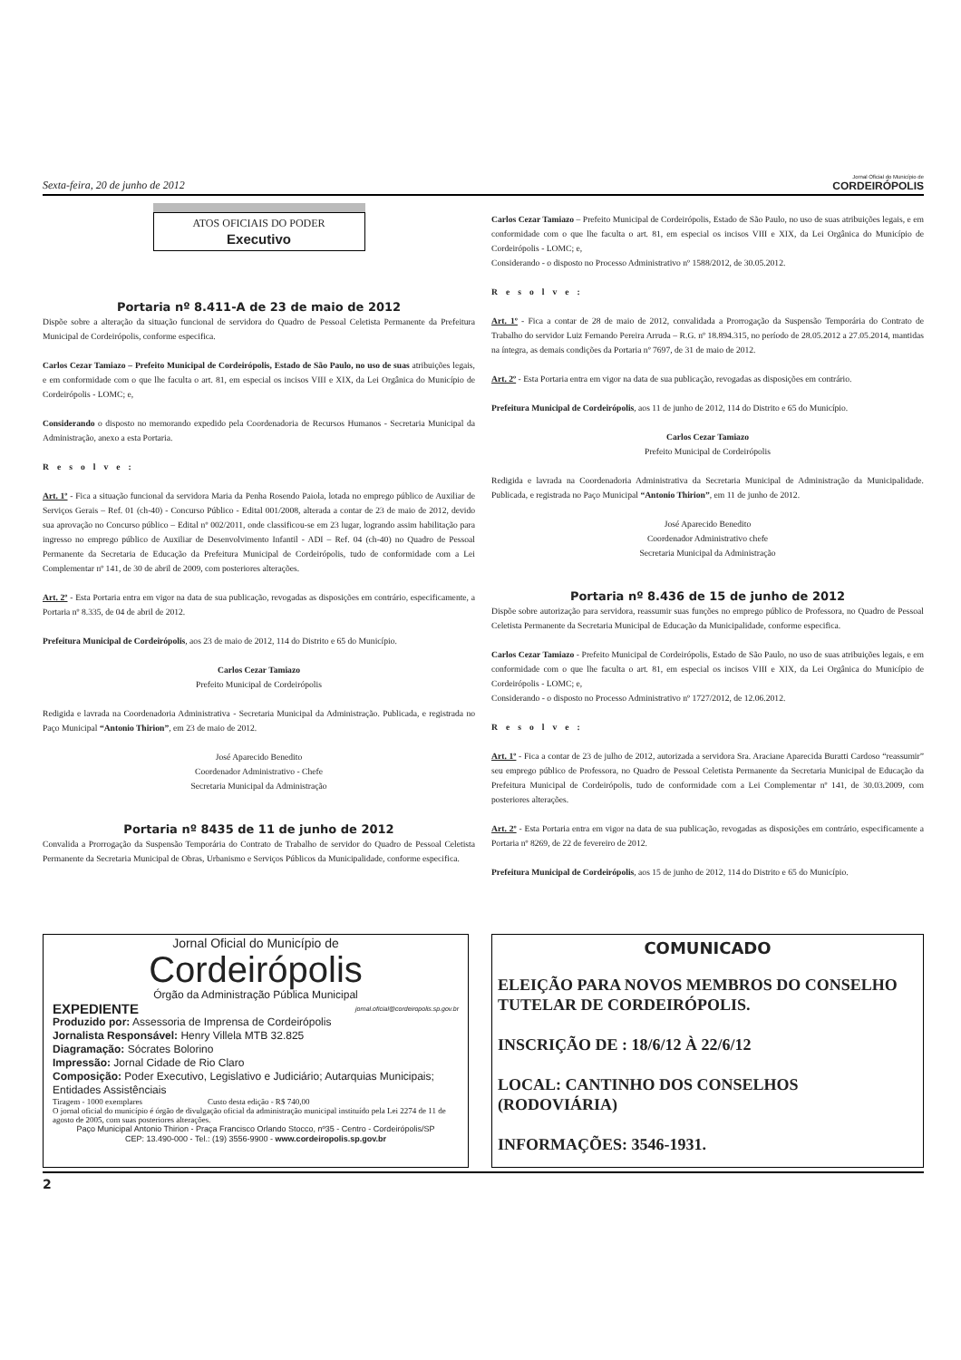Sexta-feira, 20 de junho de 2012
Jornal Oficial do Município de
CORDEIRÓPOLIS
ATOS OFICIAIS DO PODER
Executivo
Portaria nº 8.411-A de 23 de maio de 2012
Dispõe sobre a alteração da situação funcional de servidora do Quadro de Pessoal Celetista Permanente da Prefeitura Municipal de Cordeirópolis, conforme especifica.
Carlos Cezar Tamiazo – Prefeito Municipal de Cordeirópolis, Estado de São Paulo, no uso de suas atribuições legais, e em conformidade com o que lhe faculta o art. 81, em especial os incisos VIII e XIX, da Lei Orgânica do Município de Cordeirópolis - LOMC; e,
Considerando o disposto no memorando expedido pela Coordenadoria de Recursos Humanos - Secretaria Municipal da Administração, anexo a esta Portaria.
Resolve:
Art. 1º - Fica a situação funcional da servidora Maria da Penha Rosendo Paiola, lotada no emprego público de Auxiliar de Serviços Gerais – Ref. 01 (ch-40) - Concurso Público - Edital 001/2008, alterada a contar de 23 de maio de 2012, devido sua aprovação no Concurso público – Edital nº 002/2011, onde classificou-se em 23 lugar, logrando assim habilitação para ingresso no emprego público de Auxiliar de Desenvolvimento Infantil - ADI – Ref. 04 (ch-40) no Quadro de Pessoal Permanente da Secretaria de Educação da Prefeitura Municipal de Cordeirópolis, tudo de conformidade com a Lei Complementar nº 141, de 30 de abril de 2009, com posteriores alterações.
Art. 2º - Esta Portaria entra em vigor na data de sua publicação, revogadas as disposições em contrário, especificamente, a Portaria nº 8.335, de 04 de abril de 2012.
Prefeitura Municipal de Cordeirópolis, aos 23 de maio de 2012, 114 do Distrito e 65 do Município.
Carlos Cezar Tamiazo
Prefeito Municipal de Cordeirópolis
Redigida e lavrada na Coordenadoria Administrativa - Secretaria Municipal da Administração. Publicada, e registrada no Paço Municipal “Antonio Thirion”, em 23 de maio de 2012.
José Aparecido Benedito
Coordenador Administrativo - Chefe
Secretaria Municipal da Administração
Portaria nº 8435 de 11 de junho de 2012
Convalida a Prorrogação da Suspensão Temporária do Contrato de Trabalho de servidor do Quadro de Pessoal Celetista Permanente da Secretaria Municipal de Obras, Urbanismo e Serviços Públicos da Municipalidade, conforme especifica.
Carlos Cezar Tamiazo – Prefeito Municipal de Cordeirópolis, Estado de São Paulo, no uso de suas atribuições legais, e em conformidade com o que lhe faculta o art. 81, em especial os incisos VIII e XIX, da Lei Orgânica do Município de Cordeirópolis - LOMC; e,
Considerando - o disposto no Processo Administrativo nº 1588/2012, de 30.05.2012.
Resolve:
Art. 1º - Fica a contar de 28 de maio de 2012, convalidada a Prorrogação da Suspensão Temporária do Contrato de Trabalho do servidor Luiz Fernando Pereira Arruda – R.G. nº 18.894.315, no período de 28.05.2012 a 27.05.2014, mantidas na íntegra, as demais condições da Portaria nº 7697, de 31 de maio de 2012.
Art. 2º - Esta Portaria entra em vigor na data de sua publicação, revogadas as disposições em contrário.
Prefeitura Municipal de Cordeirópolis, aos 11 de junho de 2012, 114 do Distrito e 65 do Município.
Carlos Cezar Tamiazo
Prefeito Municipal de Cordeirópolis
Redigida e lavrada na Coordenadoria Administrativa da Secretaria Municipal de Administração da Municipalidade. Publicada, e registrada no Paço Municipal “Antonio Thirion”, em 11 de junho de 2012.
José Aparecido Benedito
Coordenador Administrativo chefe
Secretaria Municipal da Administração
Portaria nº 8.436 de 15 de junho de 2012
Dispõe sobre autorização para servidora, reassumir suas funções no emprego público de Professora, no Quadro de Pessoal Celetista Permanente da Secretaria Municipal de Educação da Municipalidade, conforme especifica.
Carlos Cezar Tamiazo - Prefeito Municipal de Cordeirópolis, Estado de São Paulo, no uso de suas atribuições legais, e em conformidade com o que lhe faculta o art. 81, em especial os incisos VIII e XIX, da Lei Orgânica do Município de Cordeirópolis - LOMC; e,
Considerando - o disposto no Processo Administrativo nº 1727/2012, de 12.06.2012.
Resolve:
Art. 1º - Fica a contar de 23 de julho de 2012, autorizada a servidora Sra. Araciane Aparecida Buratti Cardoso “reassumir” seu emprego público de Professora, no Quadro de Pessoal Celetista Permanente da Secretaria Municipal de Educação da Prefeitura Municipal de Cordeirópolis, tudo de conformidade com a Lei Complementar nº 141, de 30.03.2009, com posteriores alterações.
Art. 2º - Esta Portaria entra em vigor na data de sua publicação, revogadas as disposições em contrário, especificamente a Portaria nº 8269, de 22 de fevereiro de 2012.
Prefeitura Municipal de Cordeirópolis, aos 15 de junho de 2012, 114 do Distrito e 65 do Município.
Jornal Oficial do Município de
Cordeirópolis
Órgão da Administração Pública Municipal
EXPEDIENTE jornal.oficial@cordeiropolis.sp.gov.br
Produzido por: Assessoria de Imprensa de Cordeirópolis
Jornalista Responsável: Henry Villela MTB 32.825
Diagramação: Sócrates Bolorino
Impressão: Jornal Cidade de Rio Claro
Composição: Poder Executivo, Legislativo e Judiciário; Autarquias Municipais; Entidades Assistênciais
Tiragem - 1000 exemplares Custo desta edição - R$ 740,00
O jornal oficial do município é órgão de divulgação oficial da administração municipal instituído pela Lei 2274 de 11 de agosto de 2005, com suas posteriores alterações.
Paço Municipal Antonio Thirion - Praça Francisco Orlando Stocco, nº35 - Centro - Cordeirópolis/SP
CEP: 13.490-000 - Tel.: (19) 3556-9900 - www.cordeiropolis.sp.gov.br
COMUNICADO
ELEIÇÃO PARA NOVOS MEMBROS DO CONSELHO TUTELAR DE CORDEIRÓPOLIS.
INSCRIÇÃO DE : 18/6/12 À 22/6/12
LOCAL: CANTINHO DOS CONSELHOS (RODOVIÁRIA)
INFORMAÇÕES: 3546-1931.
2